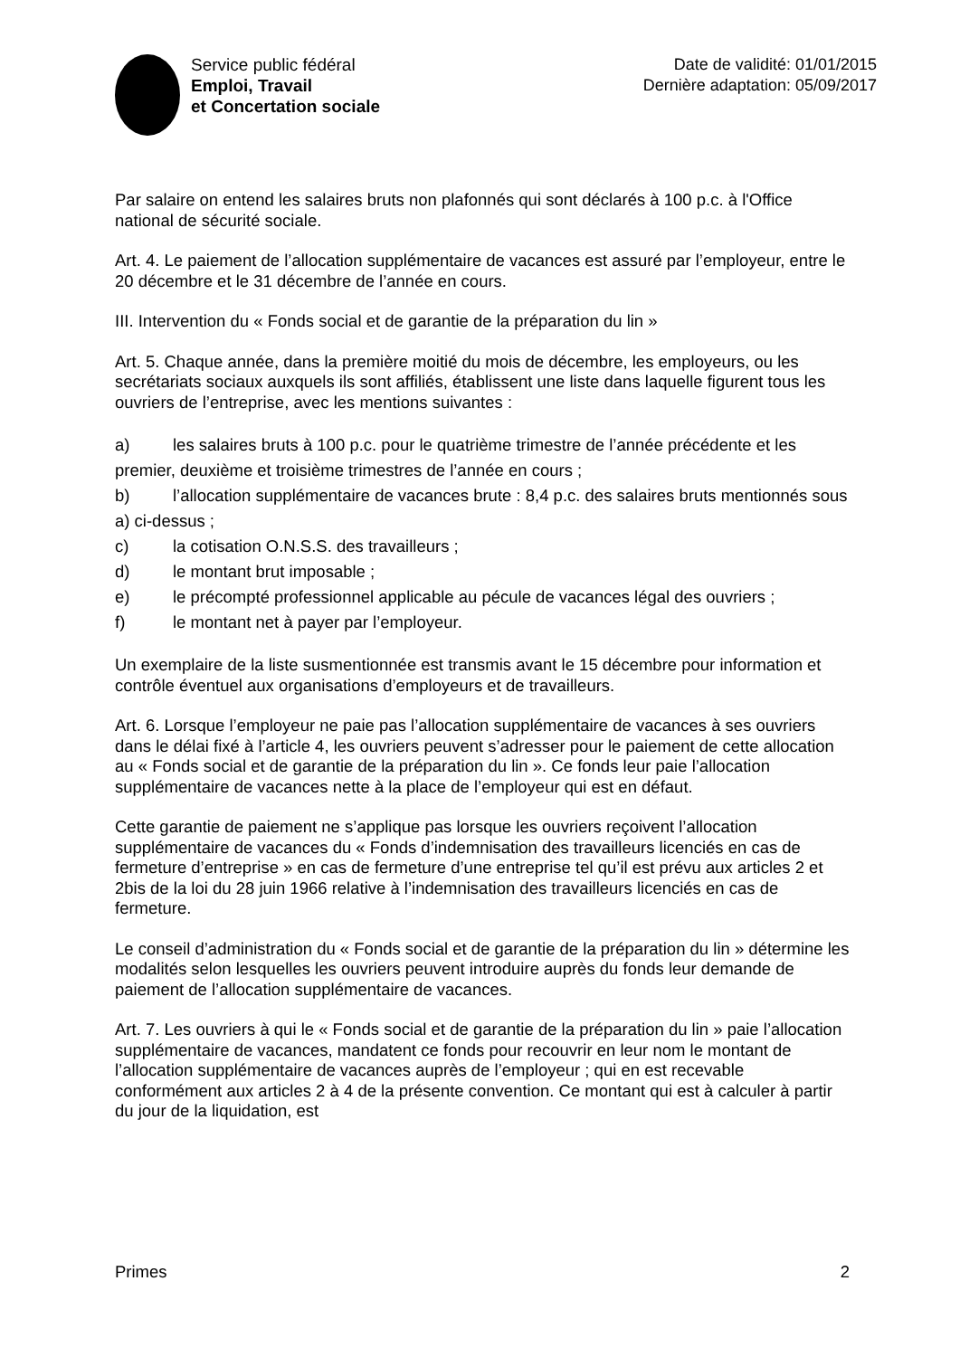Service public fédéral
Emploi, Travail
et Concertation sociale
Date de validité: 01/01/2015
Dernière adaptation: 05/09/2017
Par salaire on entend les salaires bruts non plafonnés qui sont déclarés à 100 p.c. à l'Office national de sécurité sociale.
Art. 4. Le paiement de l’allocation supplémentaire de vacances est assuré par l’employeur, entre le 20 décembre et le 31 décembre de l’année en cours.
III. Intervention du « Fonds social et de garantie de la préparation du lin »
Art. 5. Chaque année, dans la première moitié du mois de décembre, les employeurs, ou les secrétariats sociaux auxquels ils sont affiliés, établissent une liste dans laquelle figurent tous les ouvriers de l’entreprise, avec les mentions suivantes :
a) les salaires bruts à 100 p.c. pour le quatrième trimestre de l’année précédente et les premier, deuxième et troisième trimestres de l’année en cours ;
b) l’allocation supplémentaire de vacances brute : 8,4 p.c. des salaires bruts mentionnés sous a) ci-dessus ;
c) la cotisation O.N.S.S. des travailleurs ;
d) le montant brut imposable ;
e) le précompté professionnel applicable au pécule de vacances légal des ouvriers ;
f) le montant net à payer par l’employeur.
Un exemplaire de la liste susmentionnée est transmis avant le 15 décembre pour information et contrôle éventuel aux organisations d’employeurs et de travailleurs.
Art. 6. Lorsque l’employeur ne paie pas l’allocation supplémentaire de vacances à ses ouvriers dans le délai fixé à l’article 4, les ouvriers peuvent s’adresser pour le paiement de cette allocation au « Fonds social et de garantie de la préparation du lin ». Ce fonds leur paie l’allocation supplémentaire de vacances nette à la place de l’employeur qui est en défaut.
Cette garantie de paiement ne s’applique pas lorsque les ouvriers reçoivent l’allocation supplémentaire de vacances du « Fonds d’indemnisation des travailleurs licenciés en cas de fermeture d’entreprise » en cas de fermeture d’une entreprise tel qu’il est prévu aux articles 2 et 2bis de la loi du 28 juin 1966 relative à l’indemnisation des travailleurs licenciés en cas de fermeture.
Le conseil d’administration du « Fonds social et de garantie de la préparation du lin » détermine les modalités selon lesquelles les ouvriers peuvent introduire auprès du fonds leur demande de paiement de l’allocation supplémentaire de vacances.
Art. 7. Les ouvriers à qui le « Fonds social et de garantie de la préparation du lin » paie l’allocation supplémentaire de vacances, mandatent ce fonds pour recouvrir en leur nom le montant de l’allocation supplémentaire de vacances auprès de l’employeur ; qui en est recevable conformément aux articles 2 à 4 de la présente convention. Ce montant qui est à calculer à partir du jour de la liquidation, est
Primes 2